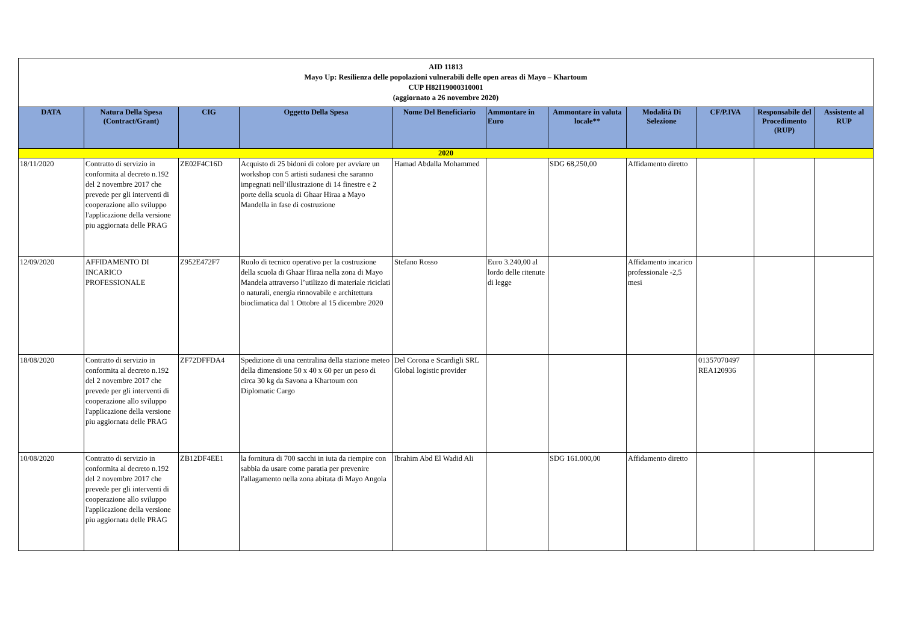| AID 11813 Mayo Up: Resilienza delle popolazioni vulnerabili delle open areas di Mayo – Khartoum CUP H82I19000310001 (aggiornato a 26 novembre 2020) | | | | | | | | | | |
| DATA | Natura Della Spesa (Contract/Grant) | CIG | Oggetto Della Spesa | Nome Del Beneficiario | Ammontare in Euro | Ammontare in valuta locale** | Modalità Di Selezione | CF/P.IVA | Responsabile del Procedimento (RUP) | Assistente al RUP |
| 2020 | | | | | | | | | | |
| 18/11/2020 | Contratto di servizio in conformita al decreto n.192 del 2 novembre 2017 che prevede per gli interventi di cooperazione allo sviluppo l'applicazione della versione piu aggiornata delle PRAG | ZE02F4C16D | Acquisto di 25 bidoni di colore per avviare un workshop con 5 artisti sudanesi che saranno impegnati nell’illustrazione di 14 finestre e 2 porte della scuola di Ghaar Hiraa a Mayo Mandella in fase di costruzione | Hamad Abdalla Mohammed | | SDG 68,250,00 | Affidamento diretto | | | |
| 12/09/2020 | AFFIDAMENTO DI INCARICO PROFESSIONALE | Z952E472F7 | Ruolo di tecnico operativo per la costruzione della scuola di Ghaar Hiraa nella zona di Mayo Mandela attraverso l’utilizzo di materiale riciclati o naturali, energia rinnovabile e architettura bioclimatica dal 1 Ottobre al 15 dicembre 2020 | Stefano Rosso | Euro 3.240,00 al lordo delle ritenute di legge | | Affidamento incarico professionale -2,5 mesi | | | |
| 18/08/2020 | Contratto di servizio in conformita al decreto n.192 del 2 novembre 2017 che prevede per gli interventi di cooperazione allo sviluppo l'applicazione della versione piu aggiornata delle PRAG | ZF72DFFDA4 | Spedizione di una centralina della stazione meteo della dimensione 50 x 40 x 60 per un peso di circa 30 kg da Savona a Khartoum con Diplomatic Cargo | Del Corona e Scardigli SRL Global logistic provider | | | | 01357070497 REA120936 | | |
| 10/08/2020 | Contratto di servizio in conformita al decreto n.192 del 2 novembre 2017 che prevede per gli interventi di cooperazione allo sviluppo l'applicazione della versione piu aggiornata delle PRAG | ZB12DF4EE1 | la fornitura di 700 sacchi in iuta da riempire con sabbia da usare come paratia per prevenire l'allagamento nella zona abitata di Mayo Angola | Ibrahim Abd El Wadid Ali | | SDG 161.000,00 | Affidamento diretto | | | |